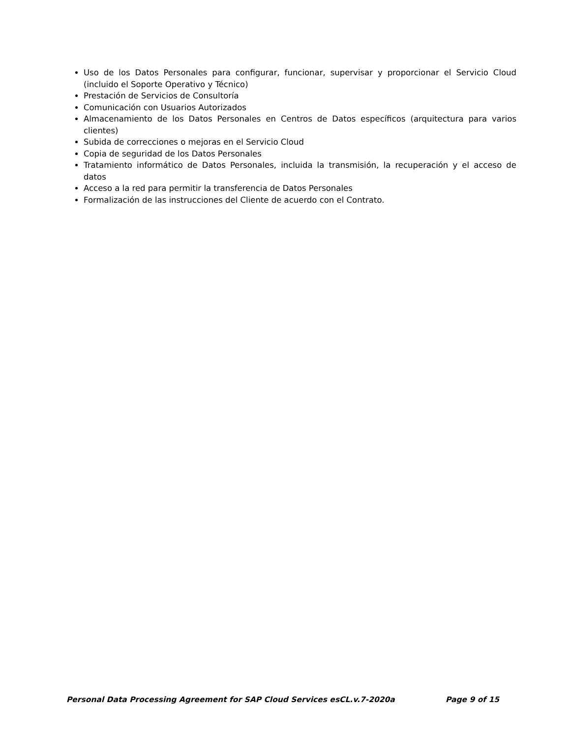Uso de los Datos Personales para configurar, funcionar, supervisar y proporcionar el Servicio Cloud (incluido el Soporte Operativo y Técnico)
Prestación de Servicios de Consultoría
Comunicación con Usuarios Autorizados
Almacenamiento de los Datos Personales en Centros de Datos específicos (arquitectura para varios clientes)
Subida de correcciones o mejoras en el Servicio Cloud
Copia de seguridad de los Datos Personales
Tratamiento informático de Datos Personales, incluida la transmisión, la recuperación y el acceso de datos
Acceso a la red para permitir la transferencia de Datos Personales
Formalización de las instrucciones del Cliente de acuerdo con el Contrato.
Personal Data Processing Agreement for SAP Cloud Services esCL.v.7-2020a Page 9 of 15